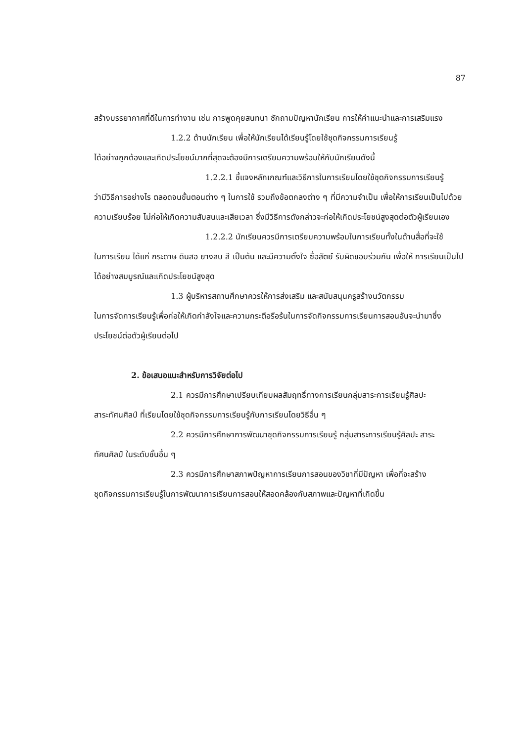87
สร้างบรรยากาศที่ดีในการทำงาน เช่น การพูดคุยสนทนา ซักถามปัญหานักเรียน การให้คำแนะนำและการเสริมแรง
1.2.2 ด้านนักเรียน เพื่อให้นักเรียนได้เรียนรู้โดยใช้ชุดกิจกรรมการเรียนรู้
ได้อย่างถูกต้องและเกิดประโยชน์มากที่สุดจะต้องมีการเตรียมความพร้อมให้กับนักเรียนดังนี้
1.2.2.1 ชี้แจงหลักเกณฑ์และวิธีการในการเรียนโดยใช้ชุดกิจกรรมการเรียนรู้
ว่ามีวิธีการอย่างไร ตลอดจนขั้นตอนต่าง ๆ ในการใช้ รวมถึงข้อตกลงต่าง ๆ ที่มีความจำเป็น เพื่อให้การเรียนเป็นไปด้วยความเรียบร้อย ไม่ก่อให้เกิดความสับสนและเสียเวลา ซึ่งมีวิธีการดังกล่าวจะก่อให้เกิดประโยชน์สูงสุดต่อตัวผู้เรียนเอง
1.2.2.2 นักเรียนควรมีการเตรียมความพร้อมในการเรียนทั้งในด้านสื่อที่จะใช้
ในการเรียน ได้แก่ กระดาษ ดินสอ ยางลบ สี เป็นต้น และมีความตั้งใจ ซื่อสัตย์ รับผิดชอบร่วมกัน เพื่อให้ การเรียนเป็นไปได้อย่างสมบูรณ์และเกิดประโยชน์สูงสุด
1.3 ผู้บริหารสถานศึกษาควรให้การส่งเสริม และสนับสนุนครูสร้างนวัตกรรม
ในการจัดการเรียนรู้เพื่อก่อให้เกิดกำลังใจและความกระตือรือร้นในการจัดกิจกรรมการเรียนการสอนอันจะนำมาซึ่งประโยชน์ต่อตัวผู้เรียนต่อไป
2. ข้อเสนอแนะสำหรับการวิจัยต่อไป
2.1 ควรมีการศึกษาเปรียบเทียบผลสัมฤทธิ์ทางการเรียนกลุ่มสาระการเรียนรู้ศิลปะ
สาระทัศนศิลป์ ที่เรียนโดยใช้ชุดกิจกรรมการเรียนรู้กับการเรียนโดยวิธีอื่น ๆ
2.2 ควรมีการศึกษาการพัฒนาชุดกิจกรรมการเรียนรู้ กลุ่มสาระการเรียนรู้ศิลปะ สาระ
ทัศนศิลป์ ในระดับชั้นอื่น ๆ
2.3 ควรมีการศึกษาสภาพปัญหาการเรียนการสอนของวิชาที่มีปัญหา เพื่อที่จะสร้าง
ชุดกิจกรรมการเรียนรู้ในการพัฒนาการเรียนการสอนให้สอดคล้องกับสภาพและปัญหาที่เกิดขึ้น